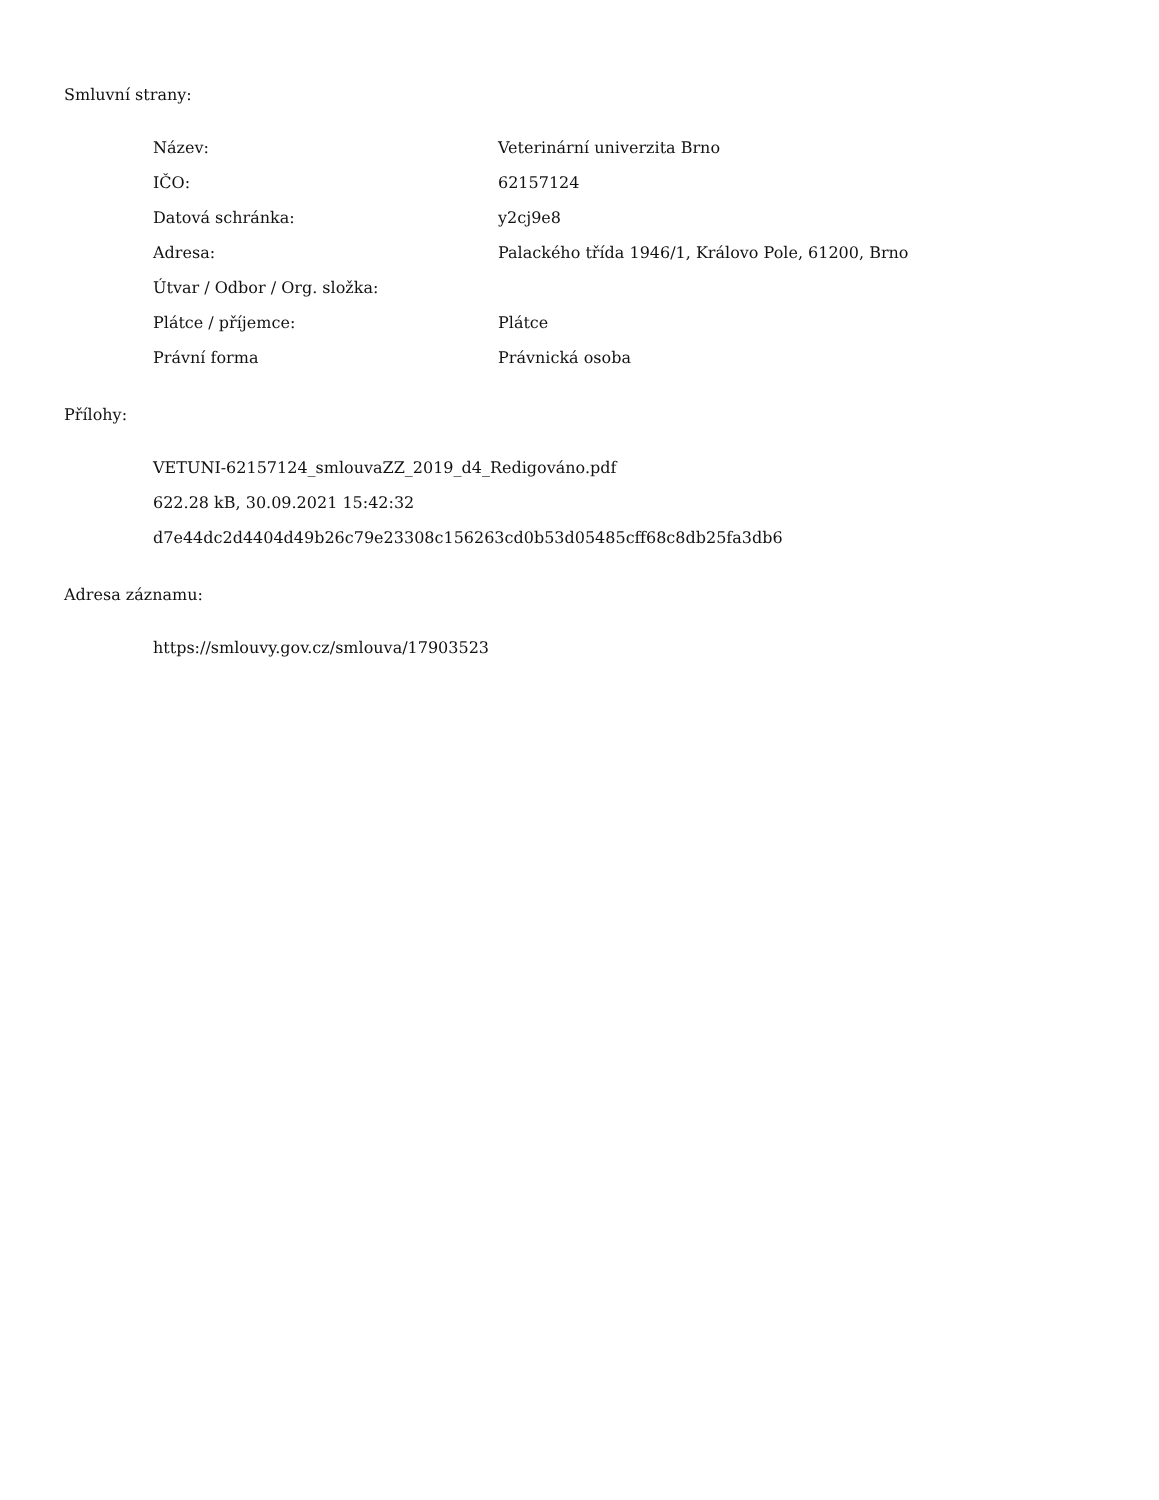Smluvní strany:
| Název: | Veterinární univerzita Brno |
| IČO: | 62157124 |
| Datová schránka: | y2cj9e8 |
| Adresa: | Palackého třída 1946/1, Královo Pole, 61200, Brno |
| Útvar / Odbor / Org. složka: | |
| Plátce / příjemce: | Plátce |
| Právní forma | Právnická osoba |
Přílohy:
VETUNI-62157124_smlouvaZZ_2019_d4_Redigováno.pdf
622.28 kB, 30.09.2021 15:42:32
d7e44dc2d4404d49b26c79e23308c156263cd0b53d05485cff68c8db25fa3db6
Adresa záznamu:
https://smlouvy.gov.cz/smlouva/17903523